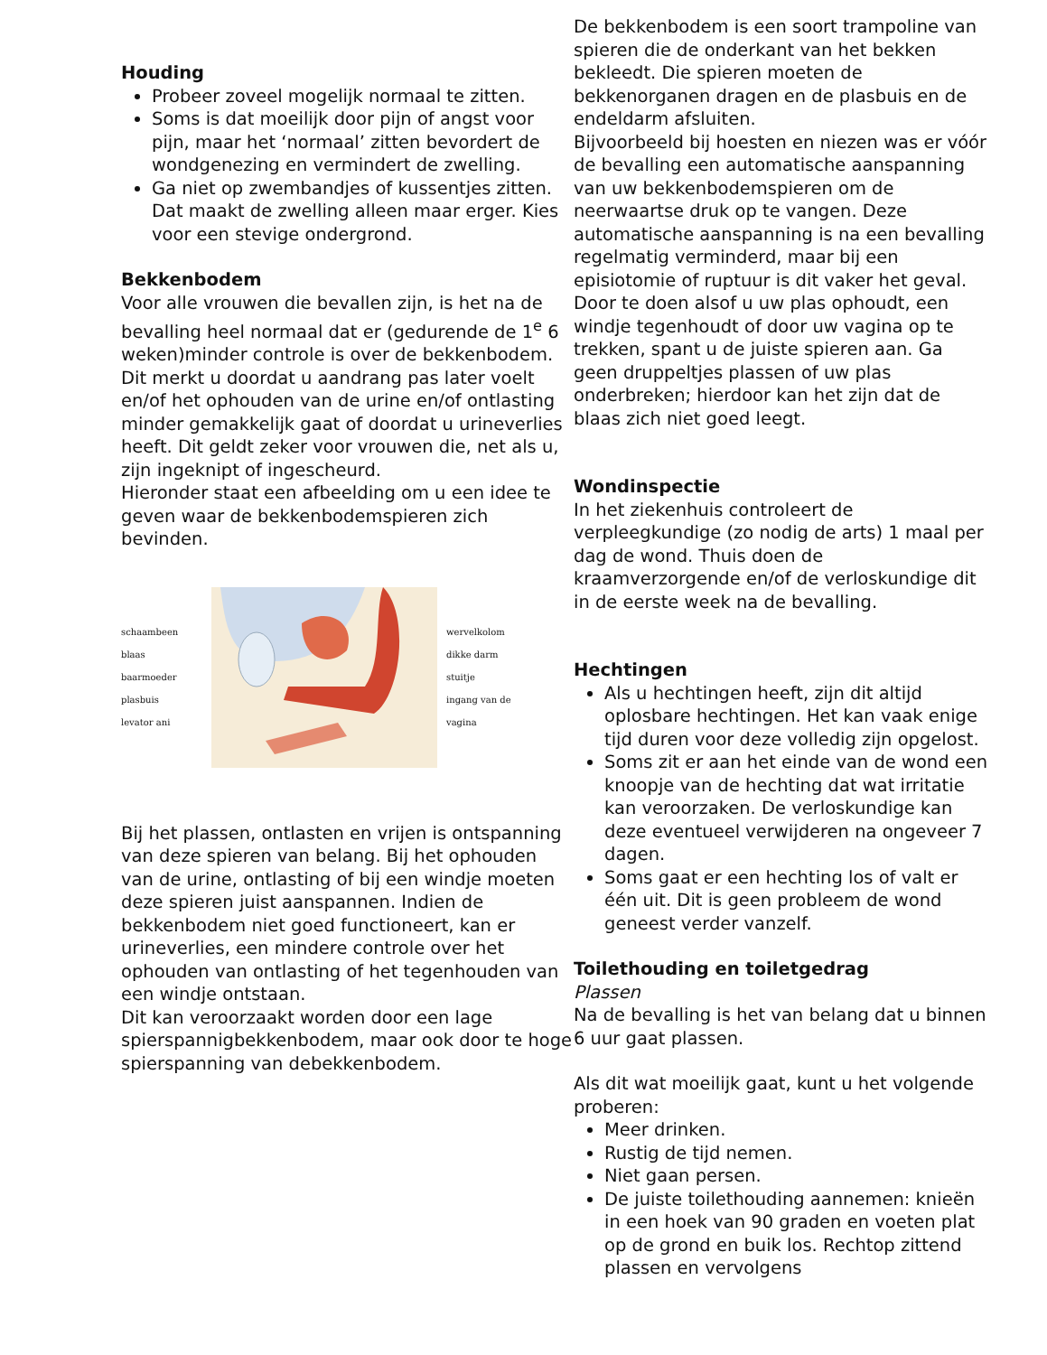Houding
Probeer zoveel mogelijk normaal te zitten.
Soms is dat moeilijk door pijn of angst voor pijn, maar het ‘normaal’ zitten bevordert de wondgenezing en vermindert de zwelling.
Ga niet op zwembandjes of kussentjes zitten. Dat maakt de zwelling alleen maar erger. Kies voor een stevige ondergrond.
Bekkenbodem
Voor alle vrouwen die bevallen zijn, is het na de bevalling heel normaal dat er (gedurende de 1<sup>e</sup> 6 weken)minder controle is over de bekkenbodem. Dit merkt u doordat u aandrang pas later voelt en/of het ophouden van de urine en/of ontlasting minder gemakkelijk gaat of doordat u urineverlies heeft. Dit geldt zeker voor vrouwen die, net als u, zijn ingeknipt of ingescheurd.
Hieronder staat een afbeelding om u een idee te geven waar de bekkenbodemspieren zich bevinden.
schaambeen
blaas
baarmoeder
plasbuis
levator ani
wervelkolom
dikke darm
stuitje
ingang van de vagina
Bij het plassen, ontlasten en vrijen is ontspanning van deze spieren van belang. Bij het ophouden van de urine, ontlasting of bij een windje moeten deze spieren juist aanspannen. Indien de bekkenbodem niet goed functioneert, kan er urineverlies, een mindere controle over het ophouden van ontlasting of het tegenhouden van een windje ontstaan.
Dit kan veroorzaakt worden door een lage spierspannigbekkenbodem, maar ook door te hoge spierspanning van debekkenbodem.
De bekkenbodem is een soort trampoline van spieren die de onderkant van het bekken bekleedt. Die spieren moeten de bekkenorganen dragen en de plasbuis en de endeldarm afsluiten.
Bijvoorbeeld bij hoesten en niezen was er vóór de bevalling een automatische aanspanning van uw bekkenbodemspieren om de neerwaartse druk op te vangen. Deze automatische aanspanning is na een bevalling regelmatig verminderd, maar bij een episiotomie of ruptuur is dit vaker het geval. Door te doen alsof u uw plas ophoudt, een windje tegenhoudt of door uw vagina op te trekken, spant u de juiste spieren aan. Ga geen druppeltjes plassen of uw plas onderbreken; hierdoor kan het zijn dat de blaas zich niet goed leegt.
Wondinspectie
In het ziekenhuis controleert de verpleegkundige (zo nodig de arts) 1 maal per dag de wond. Thuis doen de kraamverzorgende en/of de verloskundige dit in de eerste week na de bevalling.
Hechtingen
Als u hechtingen heeft, zijn dit altijd oplosbare hechtingen. Het kan vaak enige tijd duren voor deze volledig zijn opgelost.
Soms zit er aan het einde van de wond een knoopje van de hechting dat wat irritatie kan veroorzaken. De verloskundige kan deze eventueel verwijderen na ongeveer 7 dagen.
Soms gaat er een hechting los of valt er één uit. Dit is geen probleem de wond geneest verder vanzelf.
Toilethouding en toiletgedrag
Plassen
Na de bevalling is het van belang dat u binnen 6 uur gaat plassen.
Als dit wat moeilijk gaat, kunt u het volgende proberen:
Meer drinken.
Rustig de tijd nemen.
Niet gaan persen.
De juiste toilethouding aannemen: knieën in een hoek van 90 graden en voeten plat op de grond en buik los. Rechtop zittend plassen en vervolgens